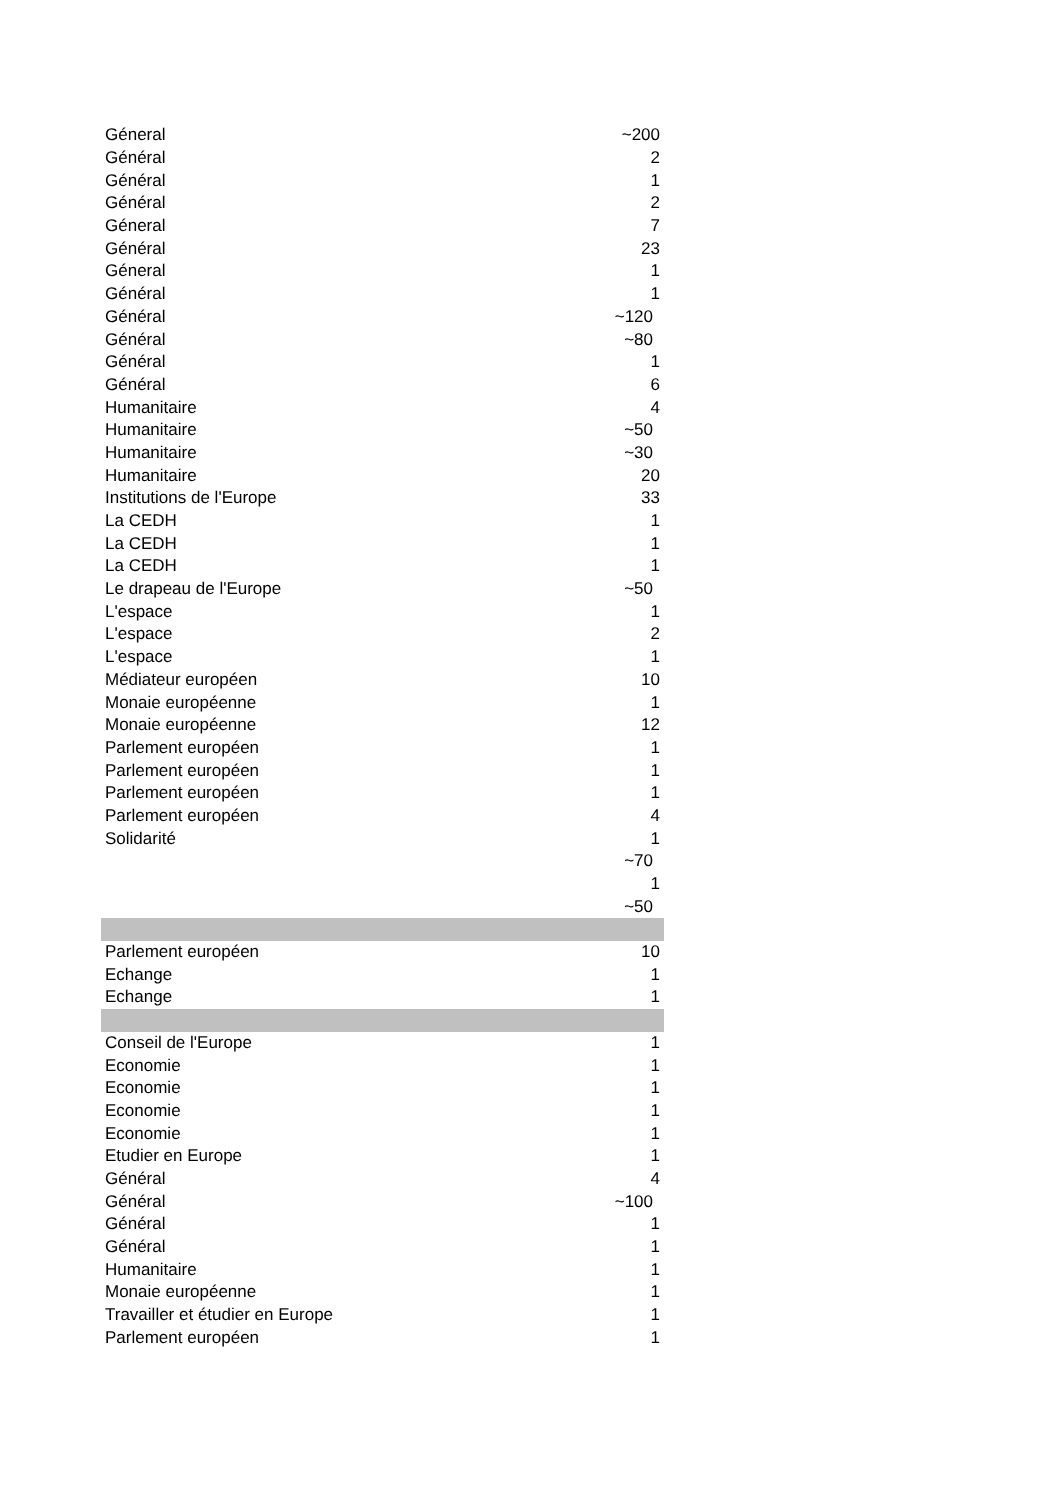| Géneral | ~200 |
| Général | 2 |
| Général | 1 |
| Général | 2 |
| Géneral | 7 |
| Général | 23 |
| Géneral | 1 |
| Général | 1 |
| Général | ~120 |
| Général | ~80 |
| Général | 1 |
| Général | 6 |
| Humanitaire | 4 |
| Humanitaire | ~50 |
| Humanitaire | ~30 |
| Humanitaire | 20 |
| Institutions de l'Europe | 33 |
| La CEDH | 1 |
| La CEDH | 1 |
| La CEDH | 1 |
| Le drapeau de l'Europe | ~50 |
| L'espace | 1 |
| L'espace | 2 |
| L'espace | 1 |
| Médiateur européen | 10 |
| Monaie européenne | 1 |
| Monaie européenne | 12 |
| Parlement européen | 1 |
| Parlement européen | 1 |
| Parlement européen | 1 |
| Parlement européen | 4 |
| Solidarité | 1 |
| | ~70 |
| | 1 |
| | ~50 |
| Parlement européen | 10 |
| Echange | 1 |
| Echange | 1 |
| Conseil de l'Europe | 1 |
| Economie | 1 |
| Economie | 1 |
| Economie | 1 |
| Economie | 1 |
| Etudier en Europe | 1 |
| Général | 4 |
| Général | ~100 |
| Général | 1 |
| Général | 1 |
| Humanitaire | 1 |
| Monaie européenne | 1 |
| Travailler et étudier en Europe | 1 |
| Parlement européen | 1 |